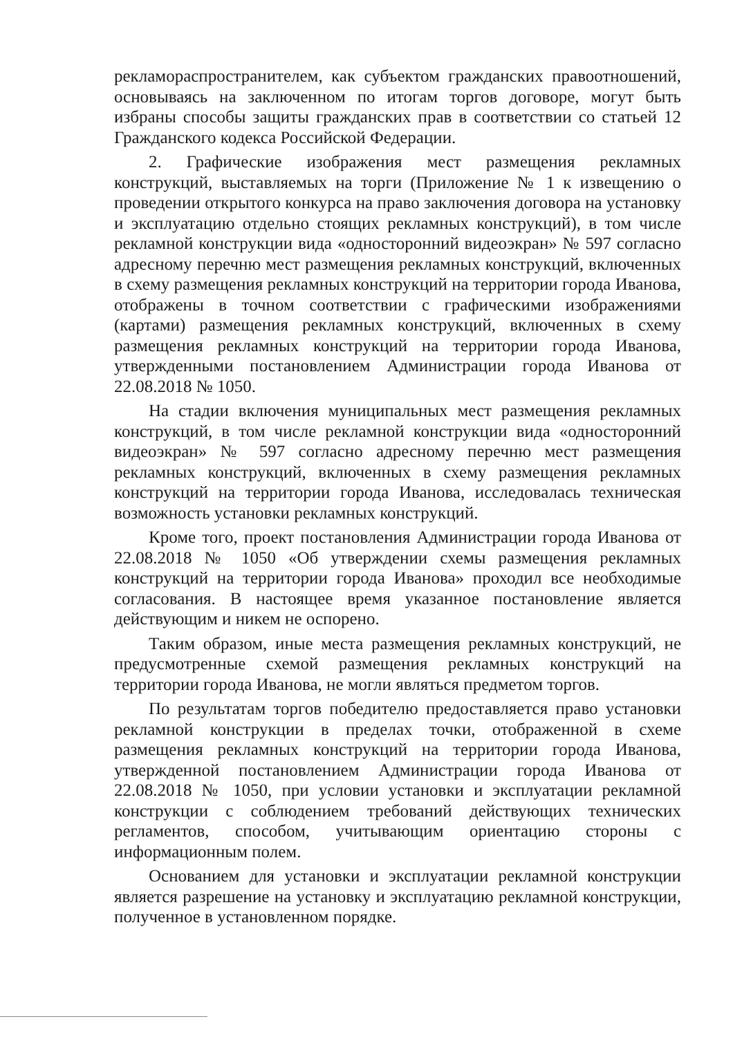рекламораспространителем, как субъектом гражданских правоотношений, основываясь на заключенном по итогам торгов договоре, могут быть избраны способы защиты гражданских прав в соответствии со статьей 12 Гражданского кодекса Российской Федерации.
2. Графические изображения мест размещения рекламных конструкций, выставляемых на торги (Приложение № 1 к извещению о проведении открытого конкурса на право заключения договора на установку и эксплуатацию отдельно стоящих рекламных конструкций), в том числе рекламной конструкции вида «односторонний видеоэкран» № 597 согласно адресному перечню мест размещения рекламных конструкций, включенных в схему размещения рекламных конструкций на территории города Иванова, отображены в точном соответствии с графическими изображениями (картами) размещения рекламных конструкций, включенных в схему размещения рекламных конструкций на территории города Иванова, утвержденными постановлением Администрации города Иванова от 22.08.2018 № 1050.
На стадии включения муниципальных мест размещения рекламных конструкций, в том числе рекламной конструкции вида «односторонний видеоэкран» № 597 согласно адресному перечню мест размещения рекламных конструкций, включенных в схему размещения рекламных конструкций на территории города Иванова, исследовалась техническая возможность установки рекламных конструкций.
Кроме того, проект постановления Администрации города Иванова от 22.08.2018 № 1050 «Об утверждении схемы размещения рекламных конструкций на территории города Иванова» проходил все необходимые согласования. В настоящее время указанное постановление является действующим и никем не оспорено.
Таким образом, иные места размещения рекламных конструкций, не предусмотренные схемой размещения рекламных конструкций на территории города Иванова, не могли являться предметом торгов.
По результатам торгов победителю предоставляется право установки рекламной конструкции в пределах точки, отображенной в схеме размещения рекламных конструкций на территории города Иванова, утвержденной постановлением Администрации города Иванова от 22.08.2018 № 1050, при условии установки и эксплуатации рекламной конструкции с соблюдением требований действующих технических регламентов, способом, учитывающим ориентацию стороны с информационным полем.
Основанием для установки и эксплуатации рекламной конструкции является разрешение на установку и эксплуатацию рекламной конструкции, полученное в установленном порядке.